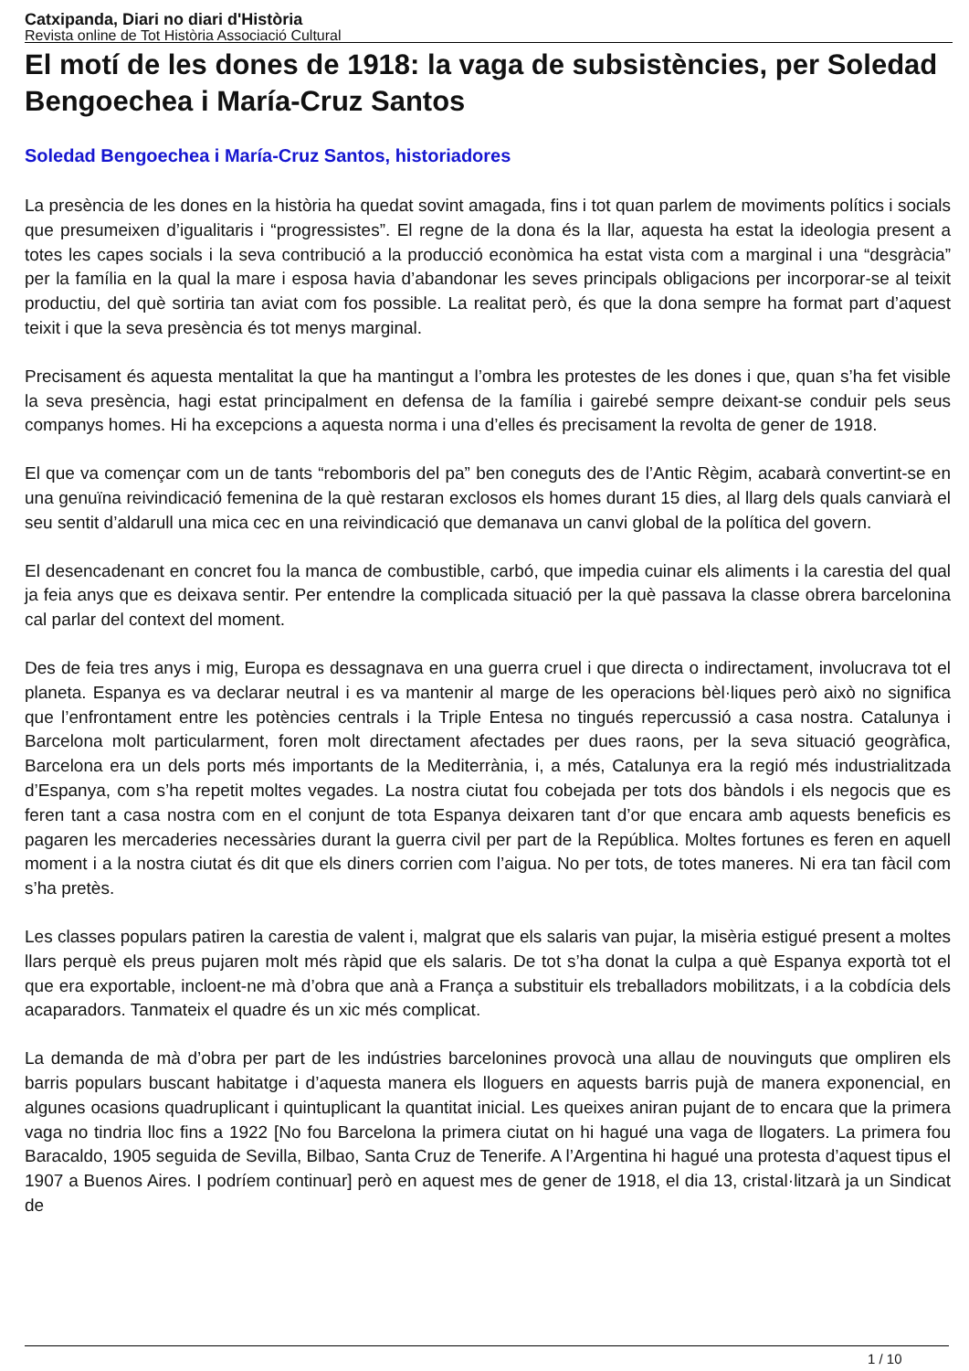Catxipanda, Diari no diari d'Història
Revista online de Tot Història Associació Cultural
El motí de les dones de 1918: la vaga de subsistències, per Soledad Bengoechea i María-Cruz Santos
Soledad Bengoechea i María-Cruz Santos, historiadores
La presència de les dones en la història ha quedat sovint amagada, fins i tot quan parlem de moviments polítics i socials que presumeixen d’igualitaris i “progressistes”. El regne de la dona és la llar, aquesta ha estat la ideologia present a totes les capes socials i la seva contribució a la producció econòmica ha estat vista com a marginal i una “desgràcia” per la família en la qual la mare i esposa havia d’abandonar les seves principals obligacions per incorporar-se al teixit productiu, del què sortiria tan aviat com fos possible. La realitat però, és que la dona sempre ha format part d’aquest teixit i que la seva presència és tot menys marginal.
Precisament és aquesta mentalitat la que ha mantingut a l’ombra les protestes de les dones i que, quan s’ha fet visible la seva presència, hagi estat principalment en defensa de la família i gairebé sempre deixant-se conduir pels seus companys homes. Hi ha excepcions a aquesta norma i una d’elles és precisament la revolta de gener de 1918.
El que va començar com un de tants “rebomboris del pa” ben coneguts des de l’Antic Règim, acabarà convertint-se en una genuïna reivindicació femenina de la què restaran exclosos els homes durant 15 dies, al llarg dels quals canviarà el seu sentit d’aldarull una mica cec en una reivindicació que demanava un canvi global de la política del govern.
El desencadenant en concret fou la manca de combustible, carbó, que impedia cuinar els aliments i la carestia del qual ja feia anys que es deixava sentir. Per entendre la complicada situació per la què passava la classe obrera barcelonina cal parlar del context del moment.
Des de feia tres anys i mig, Europa es dessagnava en una guerra cruel i que directa o indirectament, involucrava tot el planeta. Espanya es va declarar neutral i es va mantenir al marge de les operacions bèl·liques però això no significa que l’enfrontament entre les potències centrals i la Triple Entesa no tingués repercussió a casa nostra. Catalunya i Barcelona molt particularment, foren molt directament afectades per dues raons, per la seva situació geogràfica, Barcelona era un dels ports més importants de la Mediterrània, i, a més, Catalunya era la regió més industrialitzada d’Espanya, com s’ha repetit moltes vegades. La nostra ciutat fou cobejada per tots dos bàndols i els negocis que es feren tant a casa nostra com en el conjunt de tota Espanya deixaren tant d’or que encara amb aquests beneficis es pagaren les mercaderies necessàries durant la guerra civil per part de la República. Moltes fortunes es feren en aquell moment i a la nostra ciutat és dit que els diners corrien com l’aigua. No per tots, de totes maneres. Ni era tan fàcil com s’ha pretès.
Les classes populars patiren la carestia de valent i, malgrat que els salaris van pujar, la misèria estigué present a moltes llars perquè els preus pujaren molt més ràpid que els salaris. De tot s’ha donat la culpa a què Espanya exportà tot el que era exportable, incloent-ne mà d’obra que anà a França a substituir els treballadors mobilitzats, i a la cobdícia dels acaparadors. Tanmateix el quadre és un xic més complicat.
La demanda de mà d’obra per part de les indústries barcelonines provocà una allau de nouvinguts que ompliren els barris populars buscant habitatge i d’aquesta manera els lloguers en aquests barris pujà de manera exponencial, en algunes ocasions quadruplicant i quintuplicant la quantitat inicial. Les queixes aniran pujant de to encara que la primera vaga no tindria lloc fins a 1922 [No fou Barcelona la primera ciutat on hi hagué una vaga de llogaters. La primera fou Baracaldo, 1905 seguida de Sevilla, Bilbao, Santa Cruz de Tenerife. A l’Argentina hi hagué una protesta d’aquest tipus el 1907 a Buenos Aires. I podríem continuar] però en aquest mes de gener de 1918, el dia 13, cristal·litzarà ja un Sindicat de
1 / 10